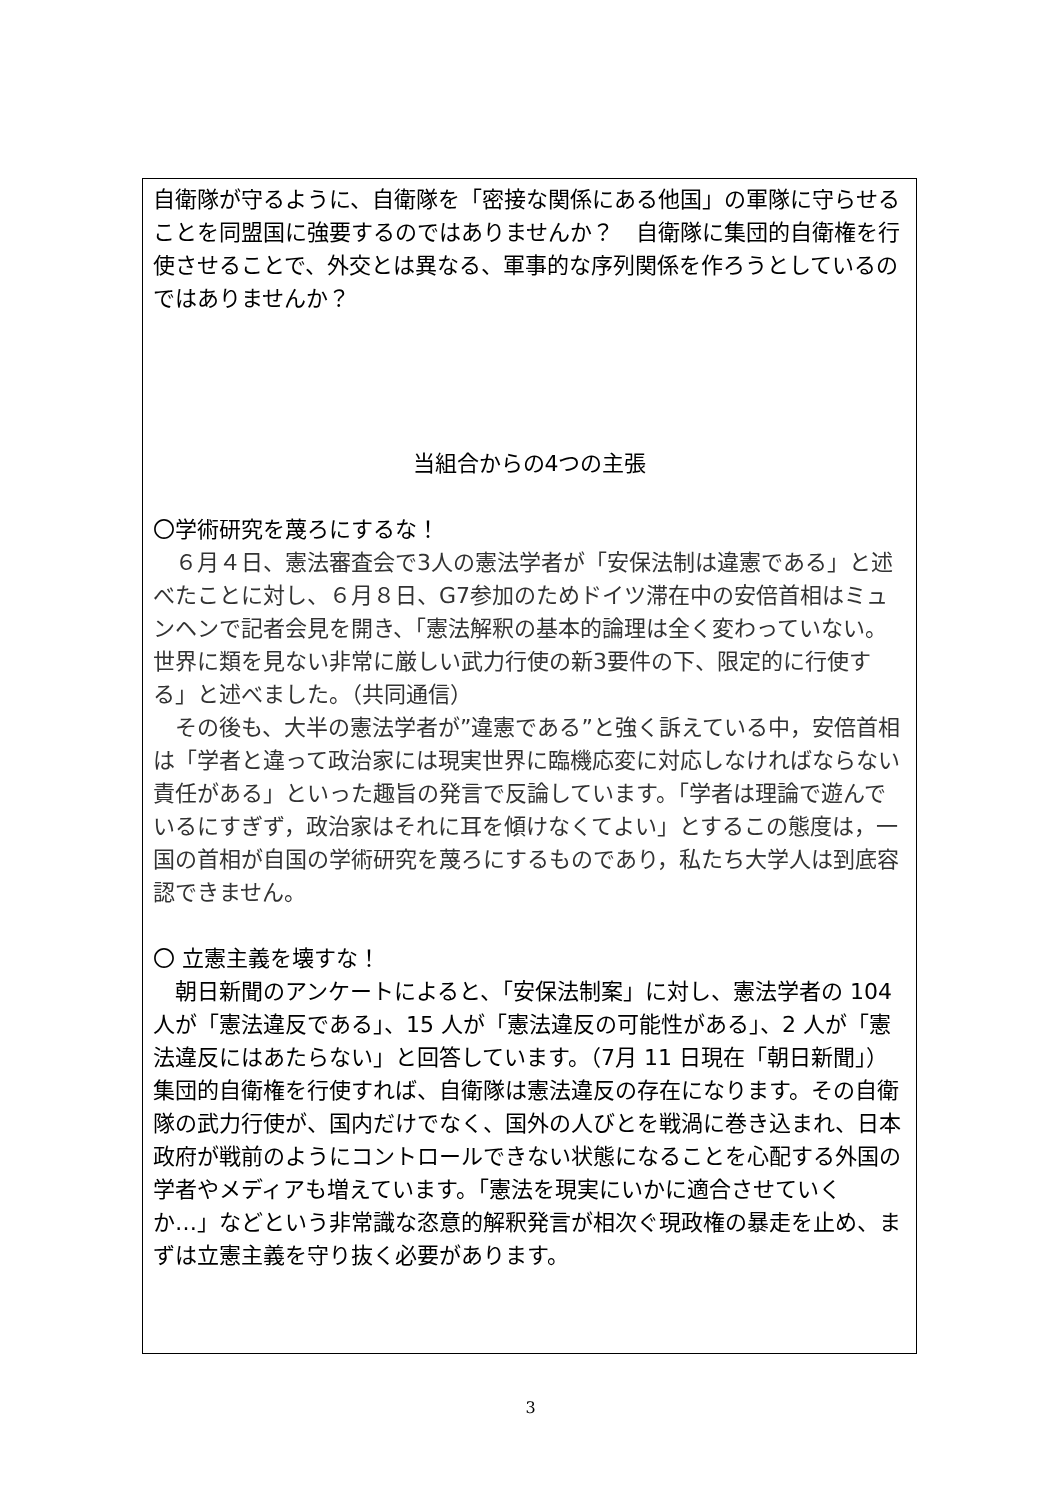自衛隊が守るように、自衛隊を「密接な関係にある他国」の軍隊に守らせることを同盟国に強要するのではありませんか？　自衛隊に集団的自衛権を行使させることで、外交とは異なる、軍事的な序列関係を作ろうとしているのではありませんか？
当組合からの4つの主張
〇学術研究を蔑ろにするな！
　６月４日、憲法審査会で3人の憲法学者が「安保法制は違憲である」と述べたことに対し、６月８日、G7参加のためドイツ滞在中の安倍首相はミュンヘンで記者会見を開き、「憲法解釈の基本的論理は全く変わっていない。世界に類を見ない非常に厳しい武力行使の新3要件の下、限定的に行使する」と述べました。（共同通信）
　その後も、大半の憲法学者が”違憲である”と強く訴えている中，安倍首相は「学者と違って政治家には現実世界に臨機応変に対応しなければならない責任がある」といった趣旨の発言で反論しています。「学者は理論で遊んでいるにすぎず，政治家はそれに耳を傾けなくてよい」とするこの態度は，一国の首相が自国の学術研究を蔑ろにするものであり，私たち大学人は到底容認できません。
〇 立憲主義を壊すな！
　朝日新聞のアンケートによると、「安保法制案」に対し、憲法学者の 104 人が「憲法違反である」、15 人が「憲法違反の可能性がある」、2 人が「憲法違反にはあたらない」と回答しています。（7月 11 日現在「朝日新聞」）集団的自衛権を行使すれば、自衛隊は憲法違反の存在になります。その自衛隊の武力行使が、国内だけでなく、国外の人びとを戦渦に巻き込まれ、日本政府が戦前のようにコントロールできない状態になることを心配する外国の学者やメディアも増えています。「憲法を現実にいかに適合させていくか…」などという非常識な恣意的解釈発言が相次ぐ現政権の暴走を止め、まずは立憲主義を守り抜く必要があります。
3